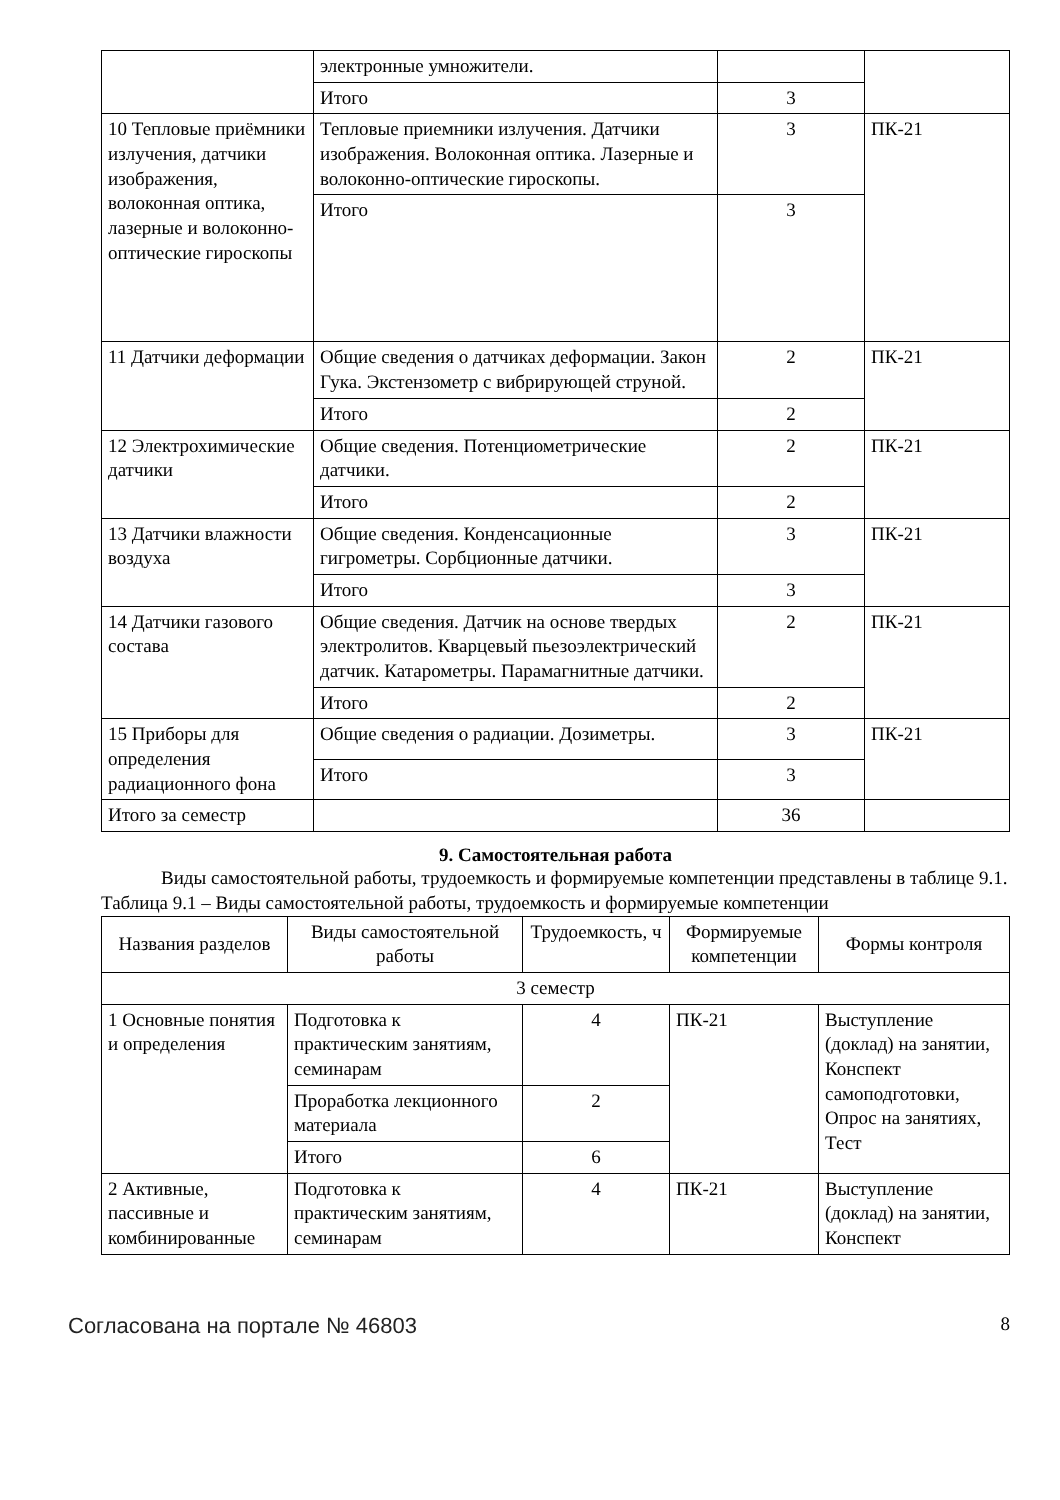| | электронные умножители. | | |
| | Итого | 3 | |
| 10 Тепловые приёмники излучения, датчики изображения, волоконная оптика, лазерные и волоконно-оптические гироскопы | Тепловые приемники излучения. Датчики изображения. Волоконная оптика. Лазерные и волоконно-оптические гироскопы. | 3 | ПК-21 |
| | Итого | 3 | |
| 11 Датчики деформации | Общие сведения о датчиках деформации. Закон Гука. Экстензометр с вибрирующей струной. | 2 | ПК-21 |
| | Итого | 2 | |
| 12 Электрохимические датчики | Общие сведения. Потенциометрические датчики. | 2 | ПК-21 |
| | Итого | 2 | |
| 13 Датчики влажности воздуха | Общие сведения. Конденсационные гигрометры. Сорбционные датчики. | 3 | ПК-21 |
| | Итого | 3 | |
| 14 Датчики газового состава | Общие сведения. Датчик на основе твердых электролитов. Кварцевый пьезоэлектрический датчик. Катарометры. Парамагнитные датчики. | 2 | ПК-21 |
| | Итого | 2 | |
| 15 Приборы для определения радиационного фона | Общие сведения о радиации. Дозиметры. | 3 | ПК-21 |
| | Итого | 3 | |
| Итого за семестр | | 36 | |
9. Самостоятельная работа
Виды самостоятельной работы, трудоемкость и формируемые компетенции представлены в таблице 9.1.
Таблица 9.1 – Виды самостоятельной работы, трудоемкость и формируемые компетенции
| Названия разделов | Виды самостоятельной работы | Трудоемкость, ч | Формируемые компетенции | Формы контроля |
| --- | --- | --- | --- | --- |
| 3 семестр | | | | |
| 1 Основные понятия и определения | Подготовка к практическим занятиям, семинарам | 4 | ПК-21 | Выступление (доклад) на занятии, Конспект самоподготовки, Опрос на занятиях, Тест |
| | Проработка лекционного материала | 2 | | |
| | Итого | 6 | | |
| 2 Активные, пассивные и комбинированные | Подготовка к практическим занятиям, семинарам | 4 | ПК-21 | Выступление (доклад) на занятии, Конспект |
Согласована на портале № 46803 8